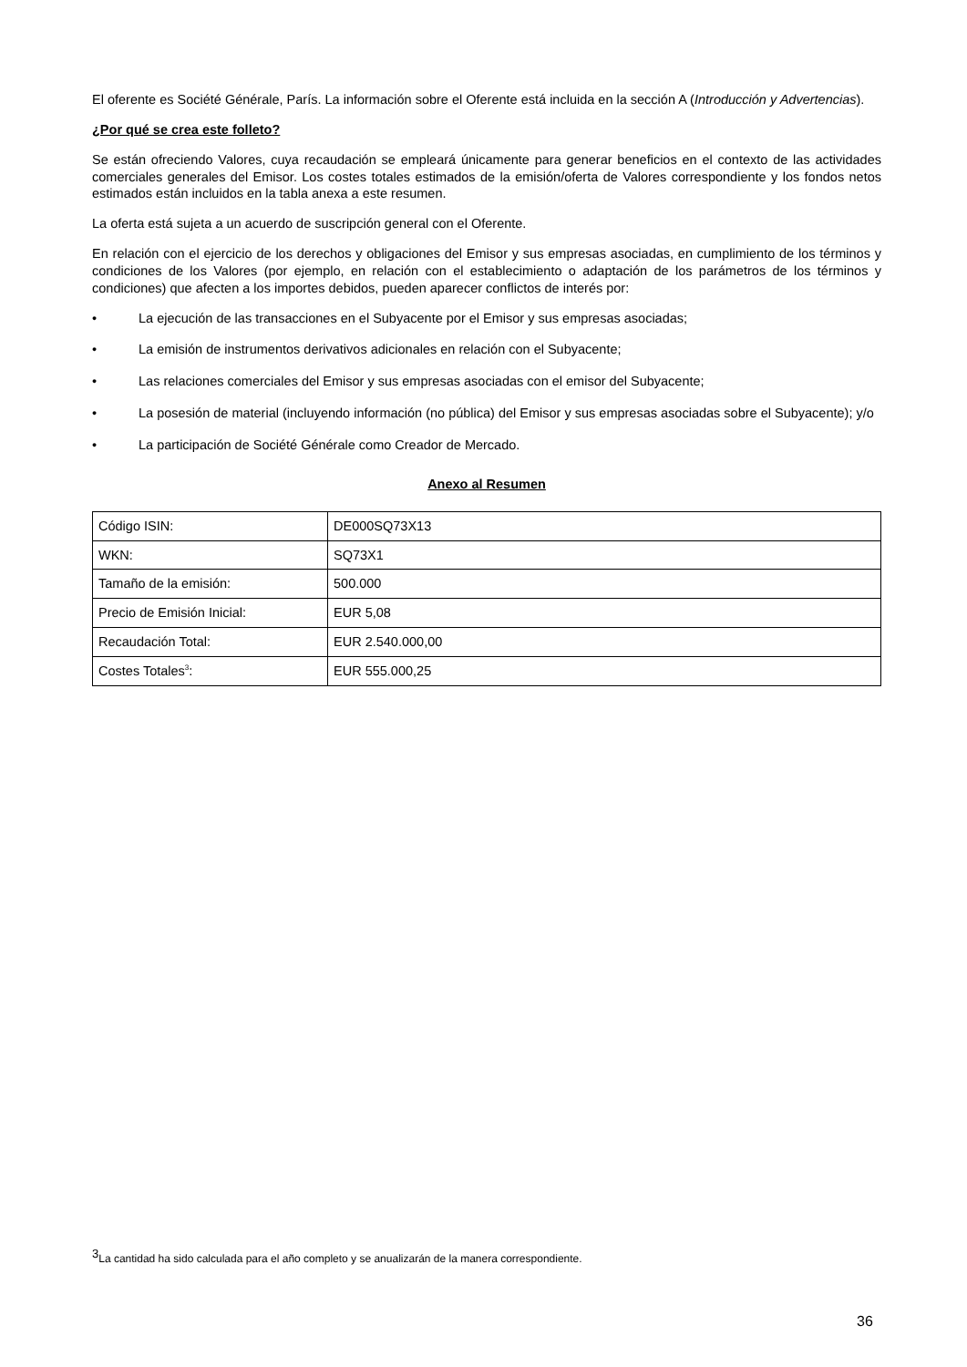El oferente es Société Générale, París. La información sobre el Oferente está incluida en la sección A (Introducción y Advertencias).
¿Por qué se crea este folleto?
Se están ofreciendo Valores, cuya recaudación se empleará únicamente para generar beneficios en el contexto de las actividades comerciales generales del Emisor. Los costes totales estimados de la emisión/oferta de Valores correspondiente y los fondos netos estimados están incluidos en la tabla anexa a este resumen.
La oferta está sujeta a un acuerdo de suscripción general con el Oferente.
En relación con el ejercicio de los derechos y obligaciones del Emisor y sus empresas asociadas, en cumplimiento de los términos y condiciones de los Valores (por ejemplo, en relación con el establecimiento o adaptación de los parámetros de los términos y condiciones) que afecten a los importes debidos, pueden aparecer conflictos de interés por:
• La ejecución de las transacciones en el Subyacente por el Emisor y sus empresas asociadas;
• La emisión de instrumentos derivativos adicionales en relación con el Subyacente;
• Las relaciones comerciales del Emisor y sus empresas asociadas con el emisor del Subyacente;
• La posesión de material (incluyendo información (no pública) del Emisor y sus empresas asociadas sobre el Subyacente); y/o
• La participación de Société Générale como Creador de Mercado.
Anexo al Resumen
| Código ISIN: | DE000SQ73X13 |
| WKN: | SQ73X1 |
| Tamaño de la emisión: | 500.000 |
| Precio de Emisión Inicial: | EUR 5,08 |
| Recaudación Total: | EUR 2.540.000,00 |
| Costes Totales<sup>3</sup>: | EUR 555.000,25 |
<sup>3</sup> La cantidad ha sido calculada para el año completo y se anualizarán de la manera correspondiente.
36